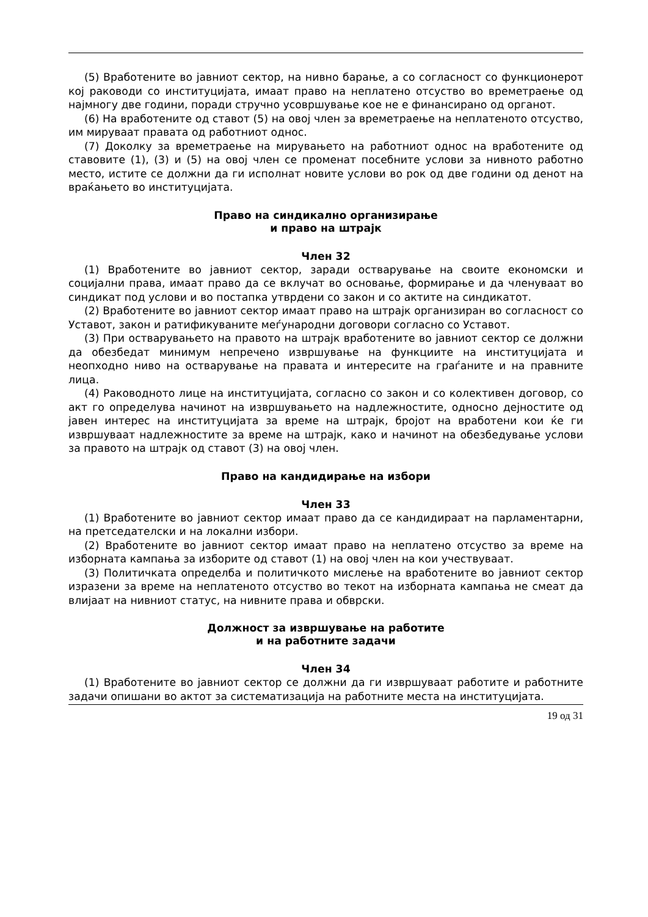(5) Вработените во јавниот сектор, на нивно барање, а со согласност со функционерот кој раководи со институцијата, имаат право на неплатено отсуство во времетраење од најмногу две години, поради стручно усовршување кое не е финансирано од органот.
(6) На вработените од ставот (5) на овој член за времетраење на неплатеното отсуство, им мируваат правата од работниот однос.
(7) Доколку за времетраење на мирувањето на работниот однос на вработените од ставовите (1), (3) и (5) на овој член се променат посебните услови за нивното работно место, истите се должни да ги исполнат новите услови во рок од две години од денот на враќањето во институцијата.
Право на синдикално организирање
и право на штрајк
Член 32
(1) Вработените во јавниот сектор, заради остварување на своите економски и социјални права, имаат право да се вклучат во основање, формирање и да членуваат во синдикат под услови и во постапка утврдени со закон и со актите на синдикатот.
(2) Вработените во јавниот сектор имаат право на штрајк организиран во согласност со Уставот, закон и ратификуваните меѓународни договори согласно со Уставот.
(3) При остварувањето на правото на штрајк вработените во јавниот сектор се должни да обезбедат минимум непречено извршување на функциите на институцијата и неопходно ниво на остварување на правата и интересите на граѓаните и на правните лица.
(4) Раководното лице на институцијата, согласно со закон и со колективен договор, со акт го определува начинот на извршувањето на надлежностите, односно дејностите од јавен интерес на институцијата за време на штрајк, бројот на вработени кои ќе ги извршуваат надлежностите за време на штрајк, како и начинот на обезбедување услови за правото на штрајк од ставот (3) на овој член.
Право на кандидирање на избори
Член 33
(1) Вработените во јавниот сектор имаат право да се кандидираат на парламентарни, на претседателски и на локални избори.
(2) Вработените во јавниот сектор имаат право на неплатено отсуство за време на изборната кампања за изборите од ставот (1) на овој член на кои учествуваат.
(3) Политичката определба и политичкото мислење на вработените во јавниот сектор изразени за време на неплатеното отсуство во текот на изборната кампања не смеат да влијаат на нивниот статус, на нивните права и обврски.
Должност за извршување на работите
и на работните задачи
Член 34
(1) Вработените во јавниот сектор се должни да ги извршуваат работите и работните задачи опишани во актот за систематизација на работните места на институцијата.
19 од 31